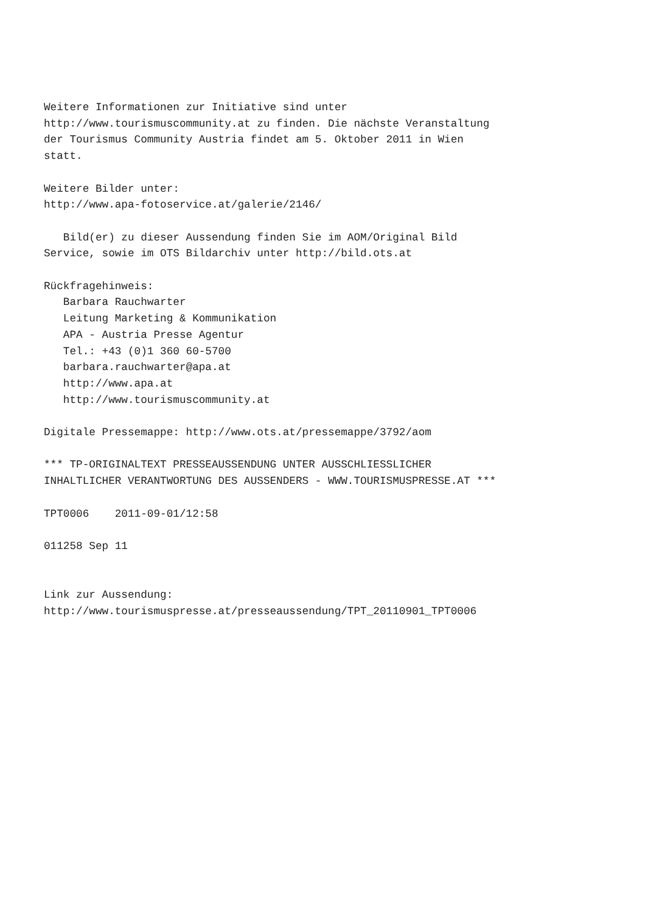Weitere Informationen zur Initiative sind unter
http://www.tourismuscommunity.at zu finden. Die nächste Veranstaltung
der Tourismus Community Austria findet am 5. Oktober 2011 in Wien
statt.

Weitere Bilder unter:
http://www.apa-fotoservice.at/galerie/2146/

   Bild(er) zu dieser Aussendung finden Sie im AOM/Original Bild
Service, sowie im OTS Bildarchiv unter http://bild.ots.at

Rückfragehinweis:
   Barbara Rauchwarter
   Leitung Marketing & Kommunikation
   APA - Austria Presse Agentur
   Tel.: +43 (0)1 360 60-5700
   barbara.rauchwarter@apa.at
   http://www.apa.at
   http://www.tourismuscommunity.at

Digitale Pressemappe: http://www.ots.at/pressemappe/3792/aom

*** TP-ORIGINALTEXT PRESSEAUSSENDUNG UNTER AUSSCHLIESSLICHER
INHALTLICHER VERANTWORTUNG DES AUSSENDERS - WWW.TOURISMUSPRESSE.AT ***

TPT0006    2011-09-01/12:58

011258 Sep 11


Link zur Aussendung:
http://www.tourismuspresse.at/presseaussendung/TPT_20110901_TPT0006